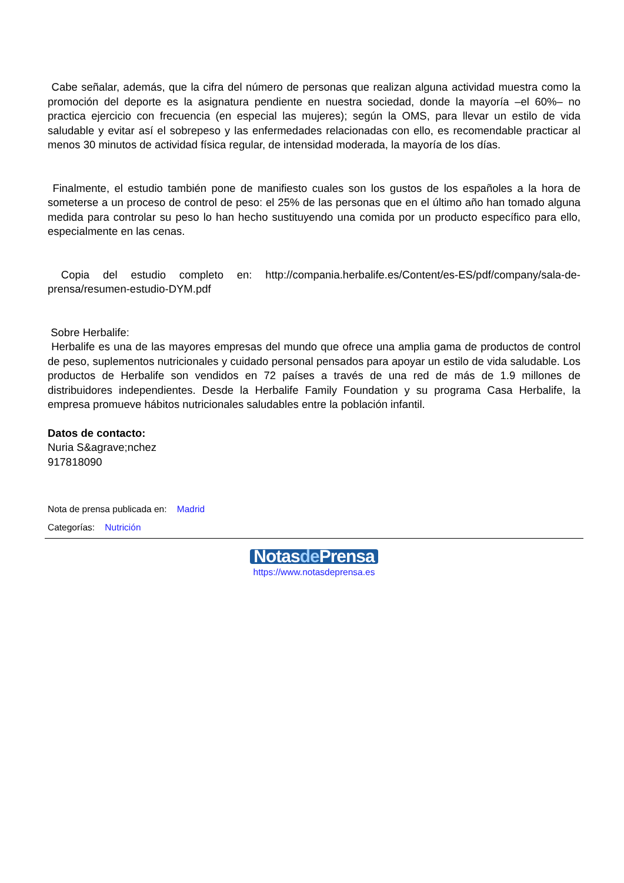Cabe señalar, además, que la cifra del número de personas que realizan alguna actividad muestra como la promoción del deporte es la asignatura pendiente en nuestra sociedad, donde la mayoría –el 60%– no practica ejercicio con frecuencia (en especial las mujeres); según la OMS, para llevar un estilo de vida saludable y evitar así el sobrepeso y las enfermedades relacionadas con ello, es recomendable practicar al menos 30 minutos de actividad física regular, de intensidad moderada, la mayoría de los días.
Finalmente, el estudio también pone de manifiesto cuales son los gustos de los españoles a la hora de someterse a un proceso de control de peso: el 25% de las personas que en el último año han tomado alguna medida para controlar su peso lo han hecho sustituyendo una comida por un producto específico para ello, especialmente en las cenas.
Copia del estudio completo en: http://compania.herbalife.es/Content/es-ES/pdf/company/sala-de-prensa/resumen-estudio-DYM.pdf
Sobre Herbalife:
Herbalife es una de las mayores empresas del mundo que ofrece una amplia gama de productos de control de peso, suplementos nutricionales y cuidado personal pensados para apoyar un estilo de vida saludable. Los productos de Herbalife son vendidos en 72 países a través de una red de más de 1.9 millones de distribuidores independientes. Desde la Herbalife Family Foundation y su programa Casa Herbalife, la empresa promueve hábitos nutricionales saludables entre la población infantil.
Datos de contacto:
Nuria S&agrave;nchez
917818090
Nota de prensa publicada en: Madrid
Categorías: Nutrición
Notasde Prensa
https://www.notasdeprensa.es